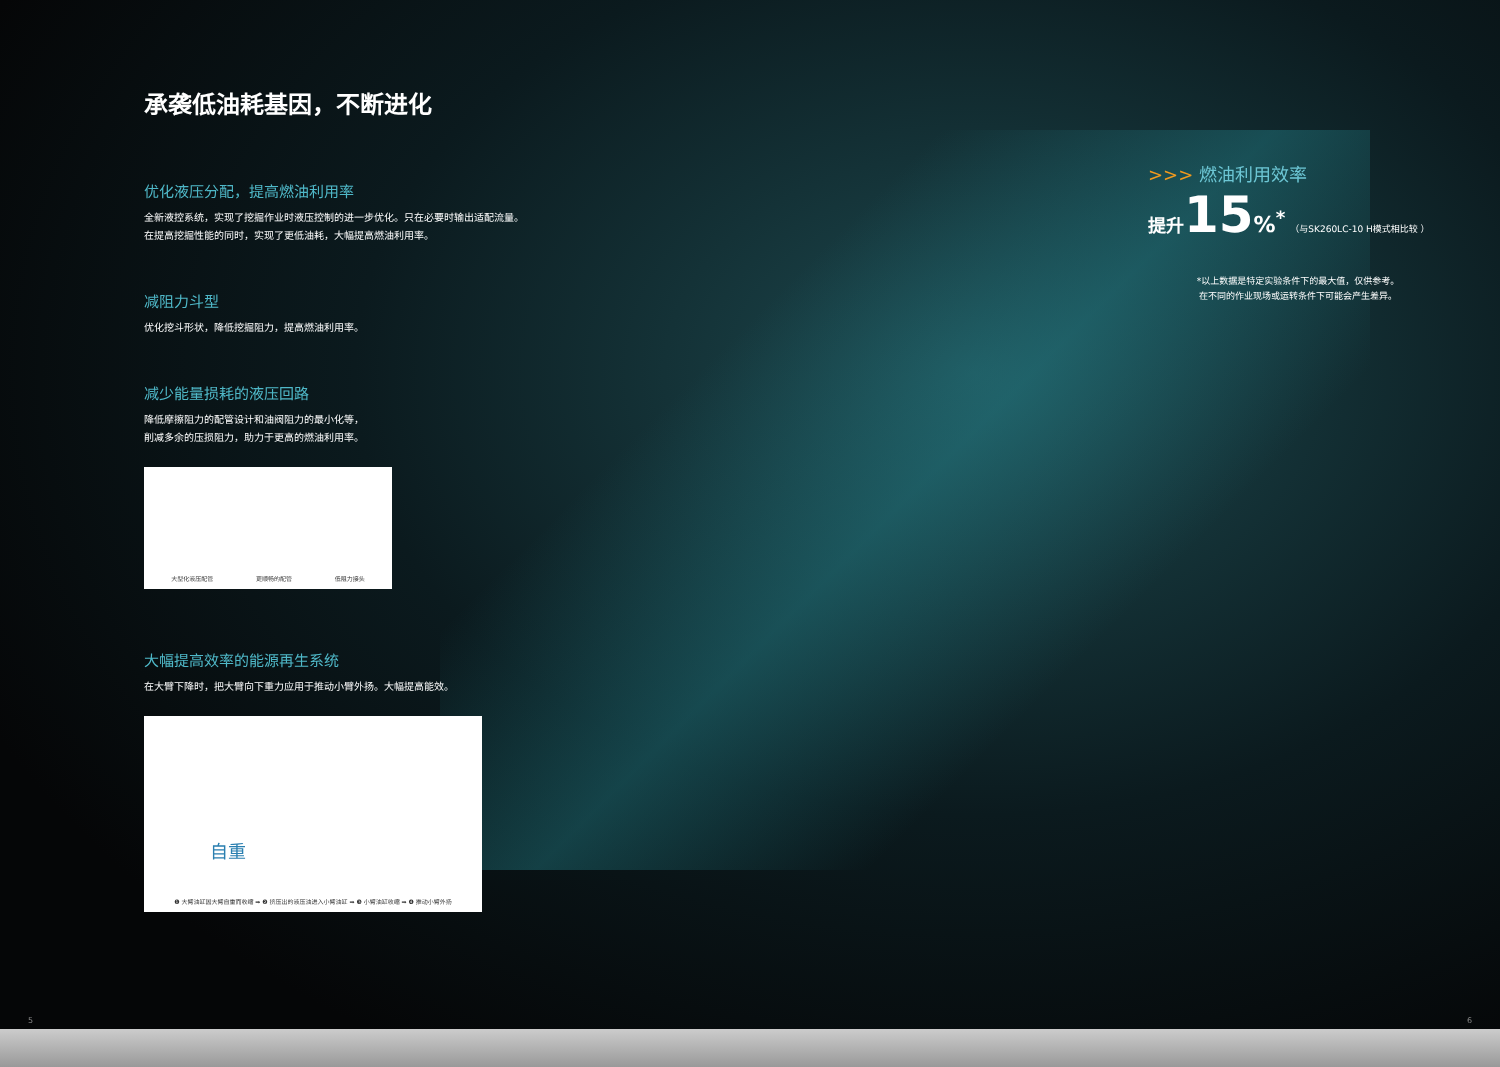承袭低油耗基因，不断进化
优化液压分配，提高燃油利用率
全新液控系统，实现了挖掘作业时液压控制的进一步优化。只在必要时输出适配流量。
在提高挖掘性能的同时，实现了更低油耗，大幅提高燃油利用率。
减阻力斗型
优化挖斗形状，降低挖掘阻力，提高燃油利用率。
减少能量损耗的液压回路
降低摩擦阻力的配管设计和油阀阻力的最小化等，
削减多余的压损阻力，助力于更高的燃油利用率。
大型化液压配管 更顺畅的配管 低阻力接头
大幅提高效率的能源再生系统
在大臂下降时，把大臂向下重力应用于推动小臂外扬。大幅提高能效。
自重
❶ 大臂油缸因大臂自重而收缩 ➡ ❷ 挤压出的液压油进入小臂油缸 ➡ ❸ 小臂油缸收缩 ➡ ❹ 推动小臂外扬
>>> 燃油利用效率
提升 15%<sup>*</sup> （与SK260LC-10 H模式相比较 ）
*以上数据是特定实验条件下的最大值，仅供参考。
在不同的作业现场或运转条件下可能会产生差异。
5 6